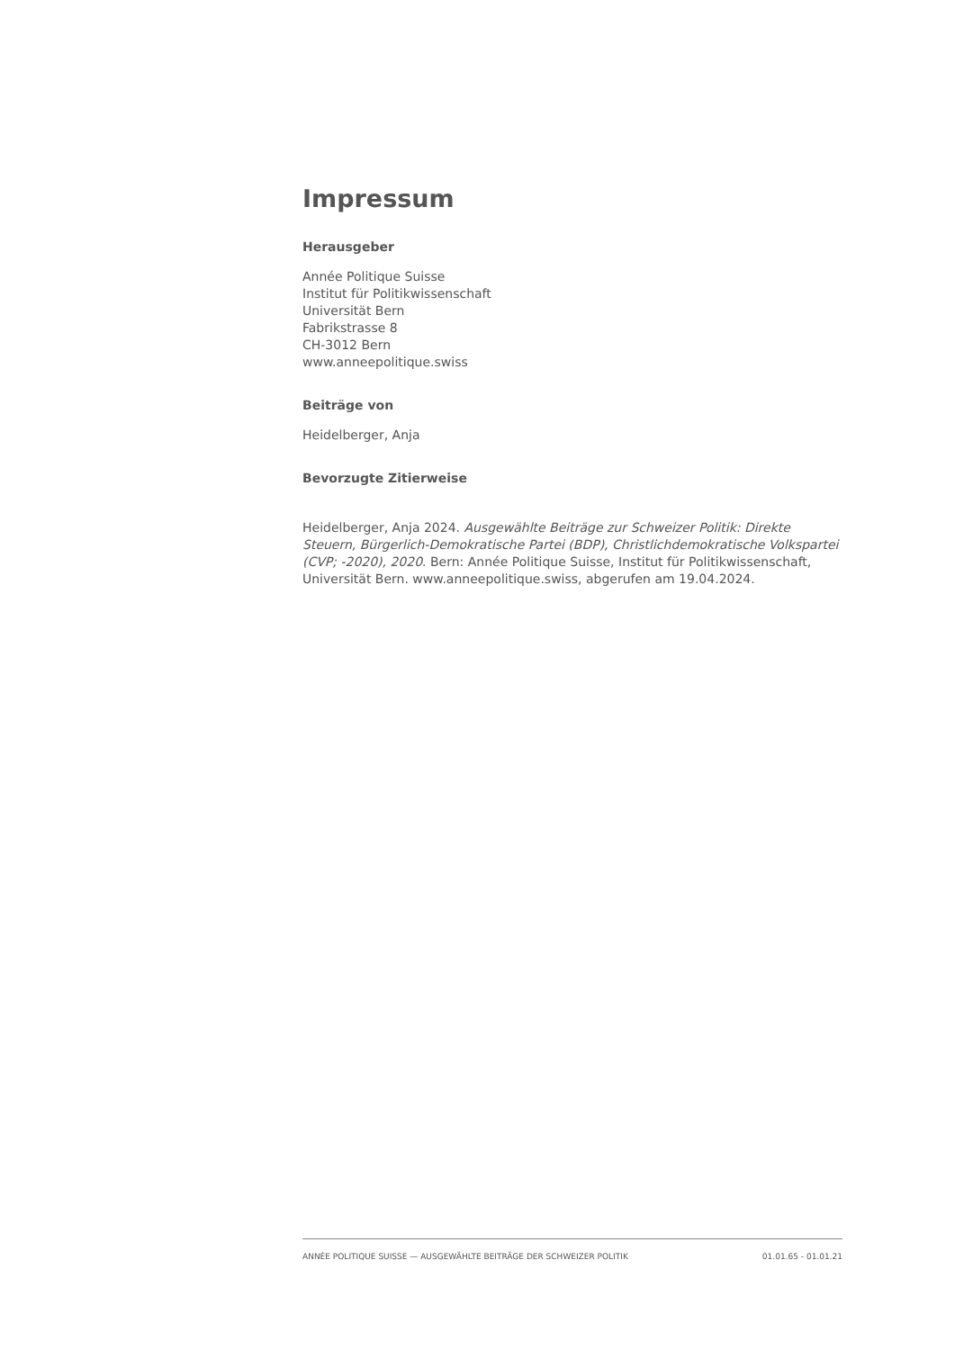Impressum
Herausgeber
Année Politique Suisse
Institut für Politikwissenschaft
Universität Bern
Fabrikstrasse 8
CH-3012 Bern
www.anneepolitique.swiss
Beiträge von
Heidelberger, Anja
Bevorzugte Zitierweise
Heidelberger, Anja 2024. Ausgewählte Beiträge zur Schweizer Politik: Direkte Steuern, Bürgerlich-Demokratische Partei (BDP), Christlichdemokratische Volkspartei (CVP; -2020), 2020. Bern: Année Politique Suisse, Institut für Politikwissenschaft, Universität Bern. www.anneepolitique.swiss, abgerufen am 19.04.2024.
ANNÉE POLITIQUE SUISSE — AUSGEWÄHLTE BEITRÄGE DER SCHWEIZER POLITIK 01.01.65 - 01.01.21